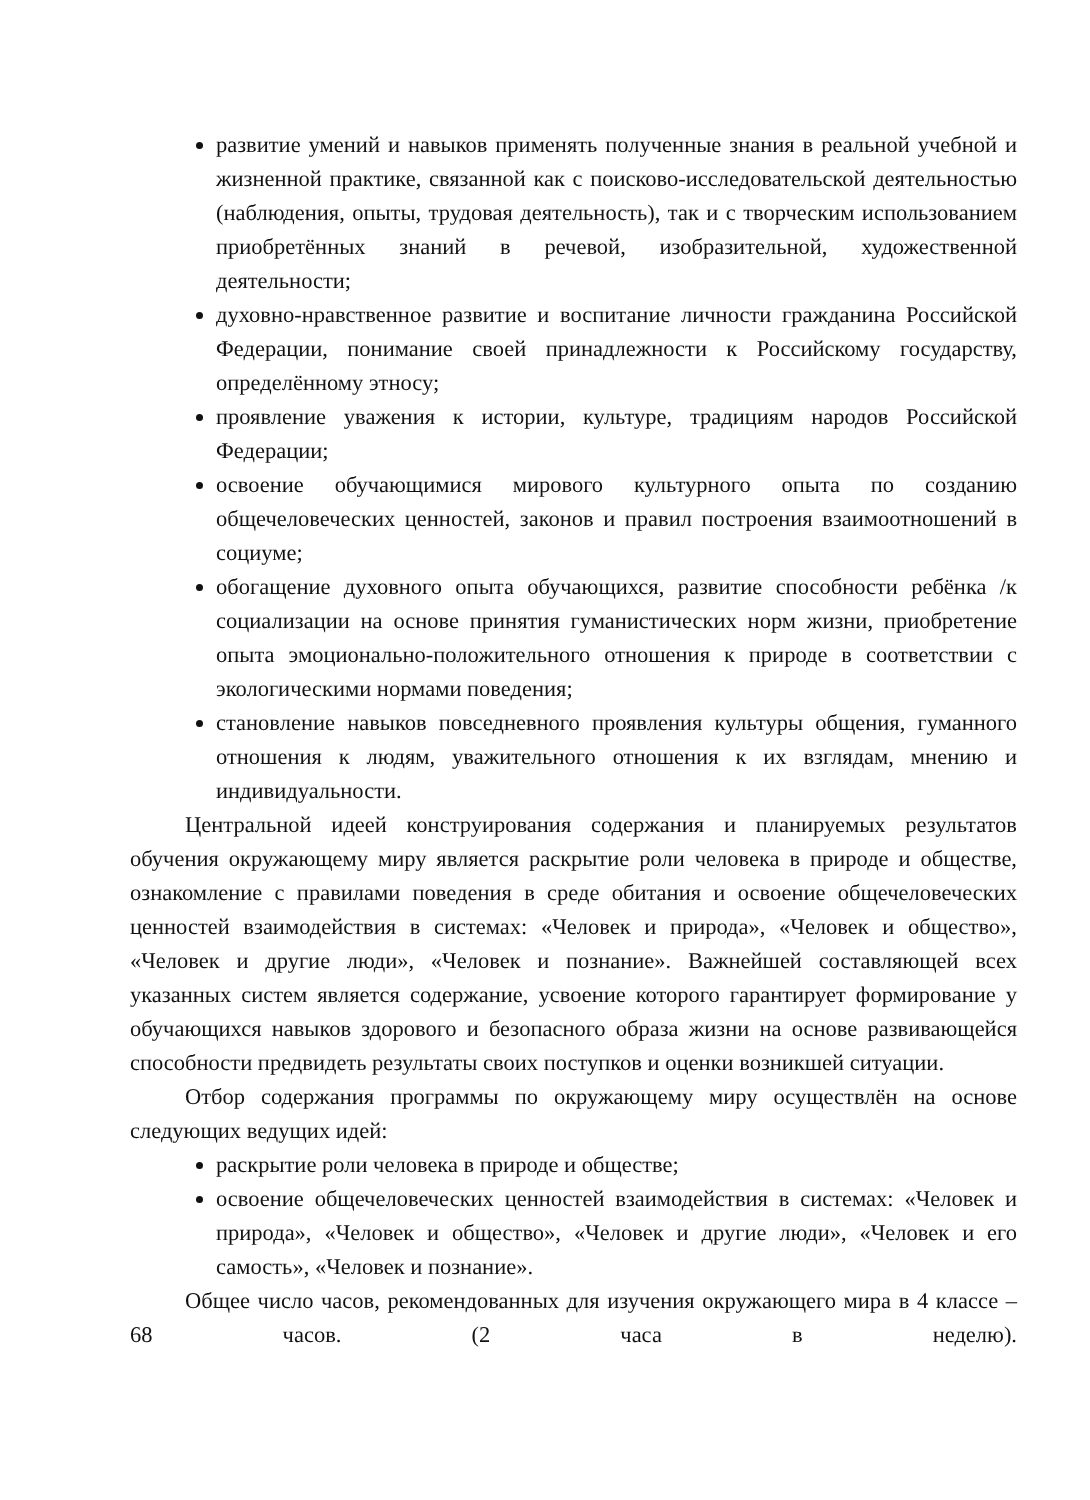развитие умений и навыков применять полученные знания в реальной учебной и жизненной практике, связанной как с поисково-исследовательской деятельностью (наблюдения, опыты, трудовая деятельность), так и с творческим использованием приобретённых знаний в речевой, изобразительной, художественной деятельности;
духовно-нравственное развитие и воспитание личности гражданина Российской Федерации, понимание своей принадлежности к Российскому государству, определённому этносу;
проявление уважения к истории, культуре, традициям народов Российской Федерации;
освоение обучающимися мирового культурного опыта по созданию общечеловеческих ценностей, законов и правил построения взаимоотношений в социуме;
обогащение духовного опыта обучающихся, развитие способности ребёнка /к социализации на основе принятия гуманистических норм жизни, приобретение опыта эмоционально-положительного отношения к природе в соответствии с экологическими нормами поведения;
становление навыков повседневного проявления культуры общения, гуманного отношения к людям, уважительного отношения к их взглядам, мнению и индивидуальности.
Центральной идеей конструирования содержания и планируемых результатов обучения окружающему миру является раскрытие роли человека в природе и обществе, ознакомление с правилами поведения в среде обитания и освоение общечеловеческих ценностей взаимодействия в системах: «Человек и природа», «Человек и общество», «Человек и другие люди», «Человек и познание». Важнейшей составляющей всех указанных систем является содержание, усвоение которого гарантирует формирование у обучающихся навыков здорового и безопасного образа жизни на основе развивающейся способности предвидеть результаты своих поступков и оценки возникшей ситуации.
Отбор содержания программы по окружающему миру осуществлён на основе следующих ведущих идей:
раскрытие роли человека в природе и обществе;
освоение общечеловеческих ценностей взаимодействия в системах: «Человек и природа», «Человек и общество», «Человек и другие люди», «Человек и его самость», «Человек и познание».
Общее число часов, рекомендованных для изучения окружающего мира в 4 классе – 68 часов. (2 часа в неделю).